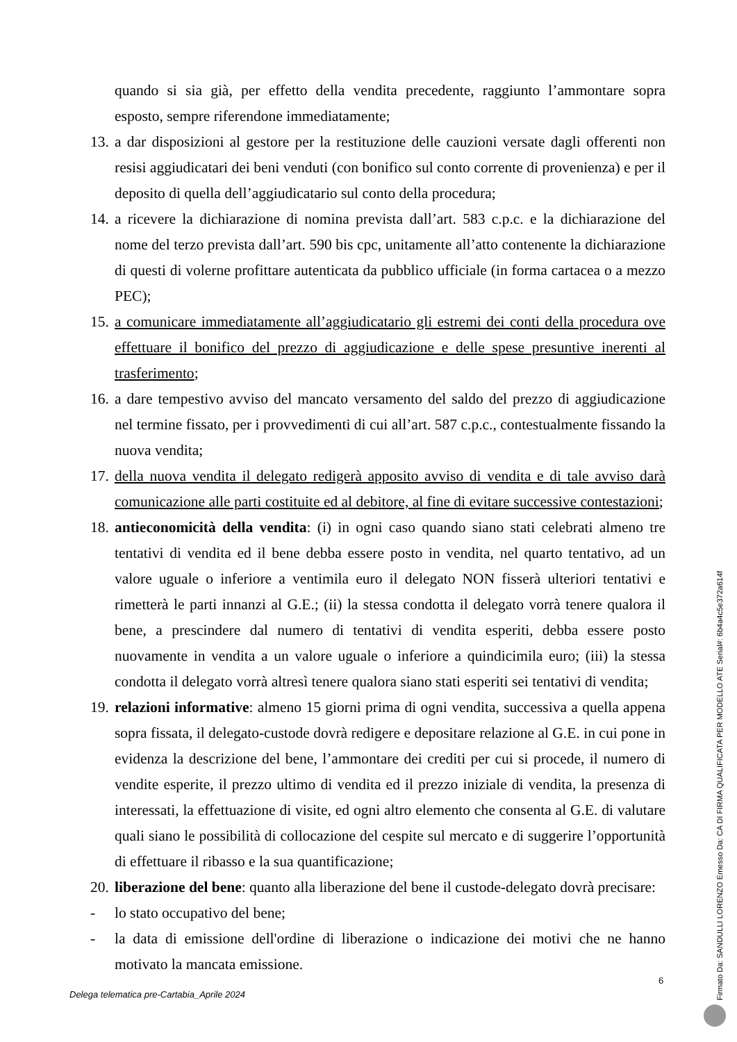quando si sia già, per effetto della vendita precedente, raggiunto l’ammontare sopra esposto, sempre riferendone immediatamente;
13.
a dar disposizioni al gestore per la restituzione delle cauzioni versate dagli offerenti non resisi aggiudicatari dei beni venduti (con bonifico sul conto corrente di provenienza) e per il deposito di quella dell’aggiudicatario sul conto della procedura;
14.
a ricevere la dichiarazione di nomina prevista dall’art. 583 c.p.c. e la dichiarazione del nome del terzo prevista dall’art. 590 bis cpc, unitamente all’atto contenente la dichiarazione di questi di volerne profittare autenticata da pubblico ufficiale (in forma cartacea o a mezzo PEC);
15.
a comunicare immediatamente all’aggiudicatario gli estremi dei conti della procedura ove effettuare il bonifico del prezzo di aggiudicazione e delle spese presuntive inerenti al trasferimento;
16.
a dare tempestivo avviso del mancato versamento del saldo del prezzo di aggiudicazione nel termine fissato, per i provvedimenti di cui all’art. 587 c.p.c., contestualmente fissando la nuova vendita;
17.
della nuova vendita il delegato redigerà apposito avviso di vendita e di tale avviso darà comunicazione alle parti costituite ed al debitore, al fine di evitare successive contestazioni;
18.
antieconomicità della vendita: (i) in ogni caso quando siano stati celebrati almeno tre tentativi di vendita ed il bene debba essere posto in vendita, nel quarto tentativo, ad un valore uguale o inferiore a ventimila euro il delegato NON fisserà ulteriori tentativi e rimetterà le parti innanzi al G.E.; (ii) la stessa condotta il delegato vorrà tenere qualora il bene, a prescindere dal numero di tentativi di vendita esperiti, debba essere posto nuovamente in vendita a un valore uguale o inferiore a quindicimila euro; (iii) la stessa condotta il delegato vorrà altresì tenere qualora siano stati esperiti sei tentativi di vendita;
19.
relazioni informative: almeno 15 giorni prima di ogni vendita, successiva a quella appena sopra fissata, il delegato-custode dovrà redigere e depositare relazione al G.E. in cui pone in evidenza la descrizione del bene, l’ammontare dei crediti per cui si procede, il numero di vendite esperite, il prezzo ultimo di vendita ed il prezzo iniziale di vendita, la presenza di interessati, la effettuazione di visite, ed ogni altro elemento che consenta al G.E. di valutare quali siano le possibilità di collocazione del cespite sul mercato e di suggerire l’opportunità di effettuare il ribasso e la sua quantificazione;
20.
liberazione del bene: quanto alla liberazione del bene il custode-delegato dovrà precisare:
- lo stato occupativo del bene;
- la data di emissione dell'ordine di liberazione o indicazione dei motivi che ne hanno motivato la mancata emissione.
6
Delega telematica pre-Cartabia_Aprile 2024
Firmato Da: SANDULLI LORENZO Emesso Da: CA DI FIRMA QUALIFICATA PER MODELLO ATE Serial#: 6b4a4c5e372a614f